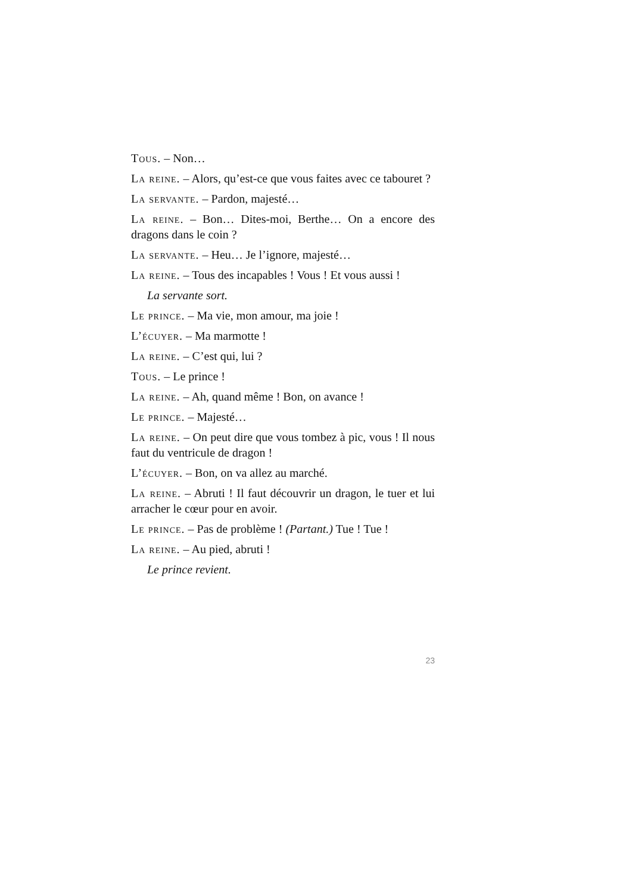Tous. – Non…
La reine. – Alors, qu’est-ce que vous faites avec ce tabouret ?
La servante. – Pardon, majesté…
La reine. – Bon… Dites-moi, Berthe… On a encore des dragons dans le coin ?
La servante. – Heu… Je l’ignore, majesté…
La reine. – Tous des incapables ! Vous ! Et vous aussi !
La servante sort.
Le prince. – Ma vie, mon amour, ma joie !
L’écuyer. – Ma marmotte !
La reine. – C’est qui, lui ?
Tous. – Le prince !
La reine. – Ah, quand même ! Bon, on avance !
Le prince. – Majesté…
La reine. – On peut dire que vous tombez à pic, vous ! Il nous faut du ventricule de dragon !
L’écuyer. – Bon, on va allez au marché.
La reine. – Abruti ! Il faut découvrir un dragon, le tuer et lui arracher le cœur pour en avoir.
Le prince. – Pas de problème ! (Partant.) Tue ! Tue !
La reine. – Au pied, abruti !
Le prince revient.
23